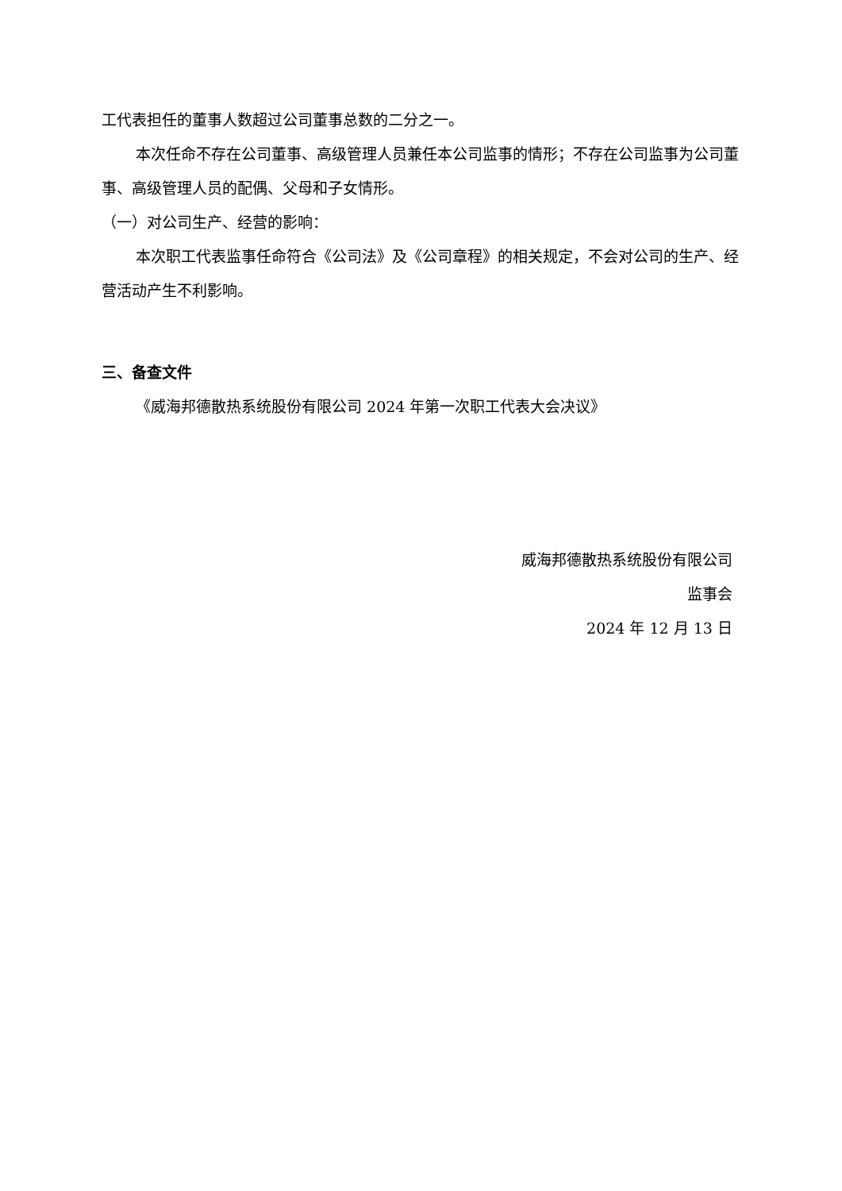工代表担任的董事人数超过公司董事总数的二分之一。
本次任命不存在公司董事、高级管理人员兼任本公司监事的情形；不存在公司监事为公司董事、高级管理人员的配偶、父母和子女情形。
（一）对公司生产、经营的影响：
本次职工代表监事任命符合《公司法》及《公司章程》的相关规定，不会对公司的生产、经营活动产生不利影响。
三、备查文件
《威海邦德散热系统股份有限公司 2024 年第一次职工代表大会决议》
威海邦德散热系统股份有限公司
监事会
2024 年 12 月 13 日